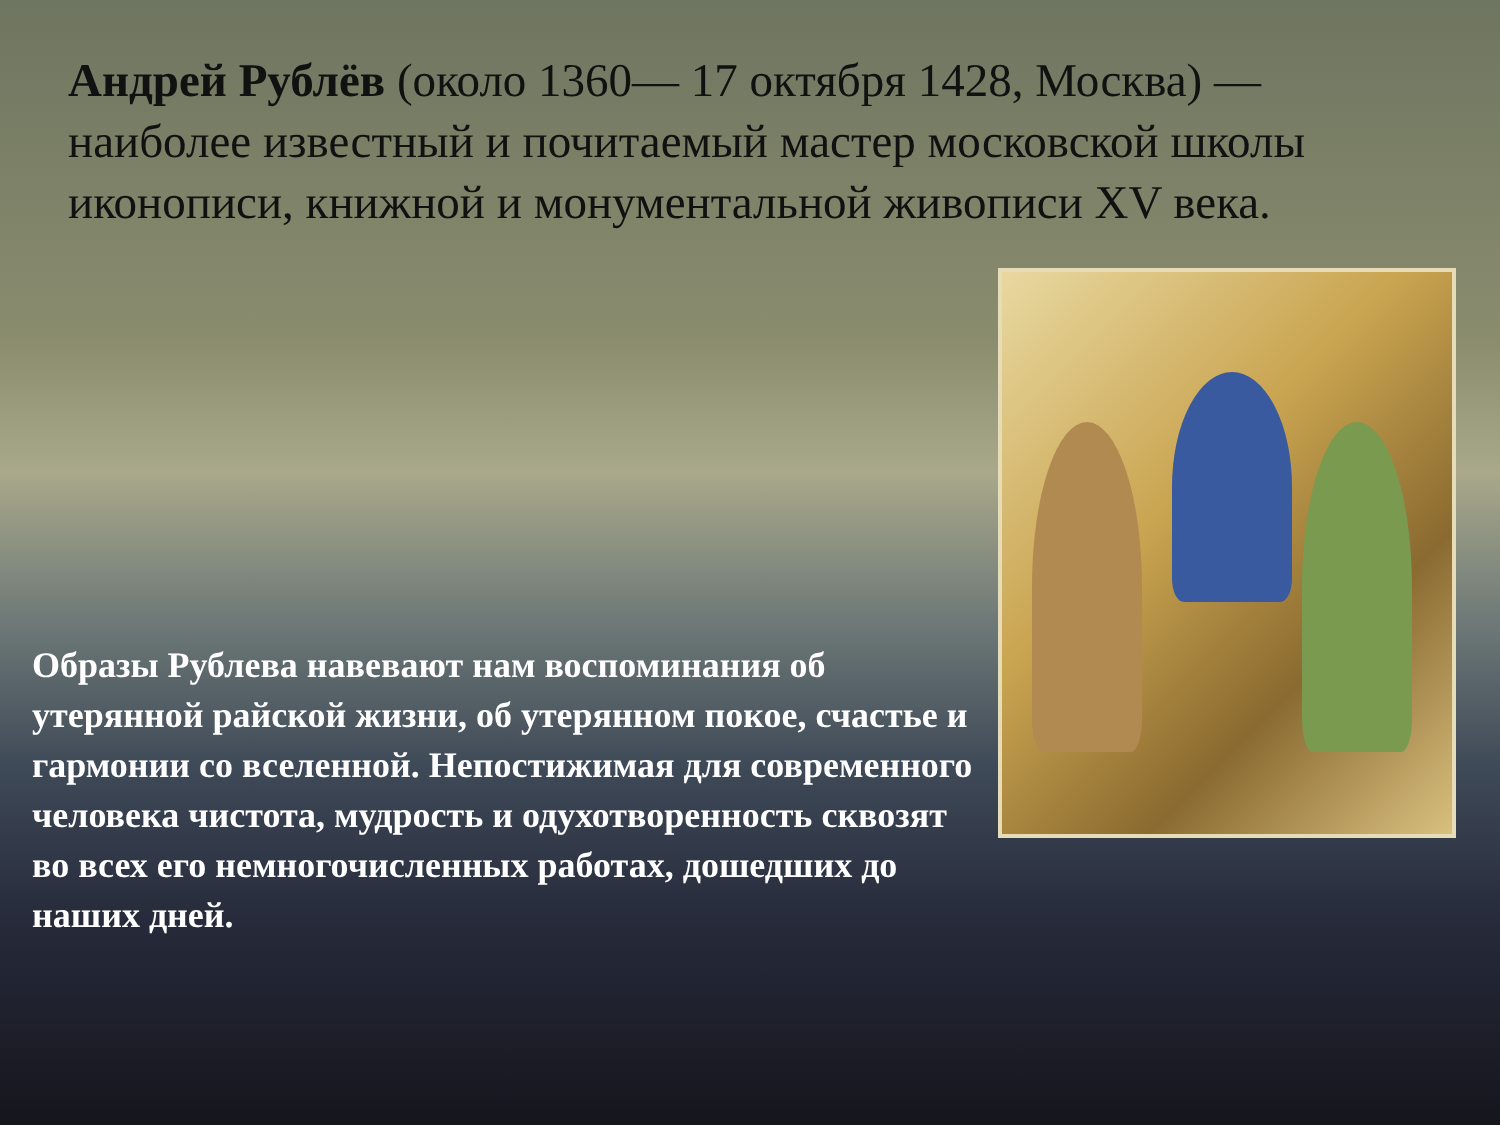Андрей Рублёв (около 1360— 17 октября 1428, Москва) — наиболее известный и почитаемый мастер московской школы иконописи, книжной и монументальной живописи XV века.
Образы Рублева навевают нам воспоминания об утерянной райской жизни, об утерянном покое, счастье и гармонии со вселенной. Непостижимая для современного человека чистота, мудрость и одухотворенность сквозят во всех его немногочисленных работах, дошедших до наших дней.